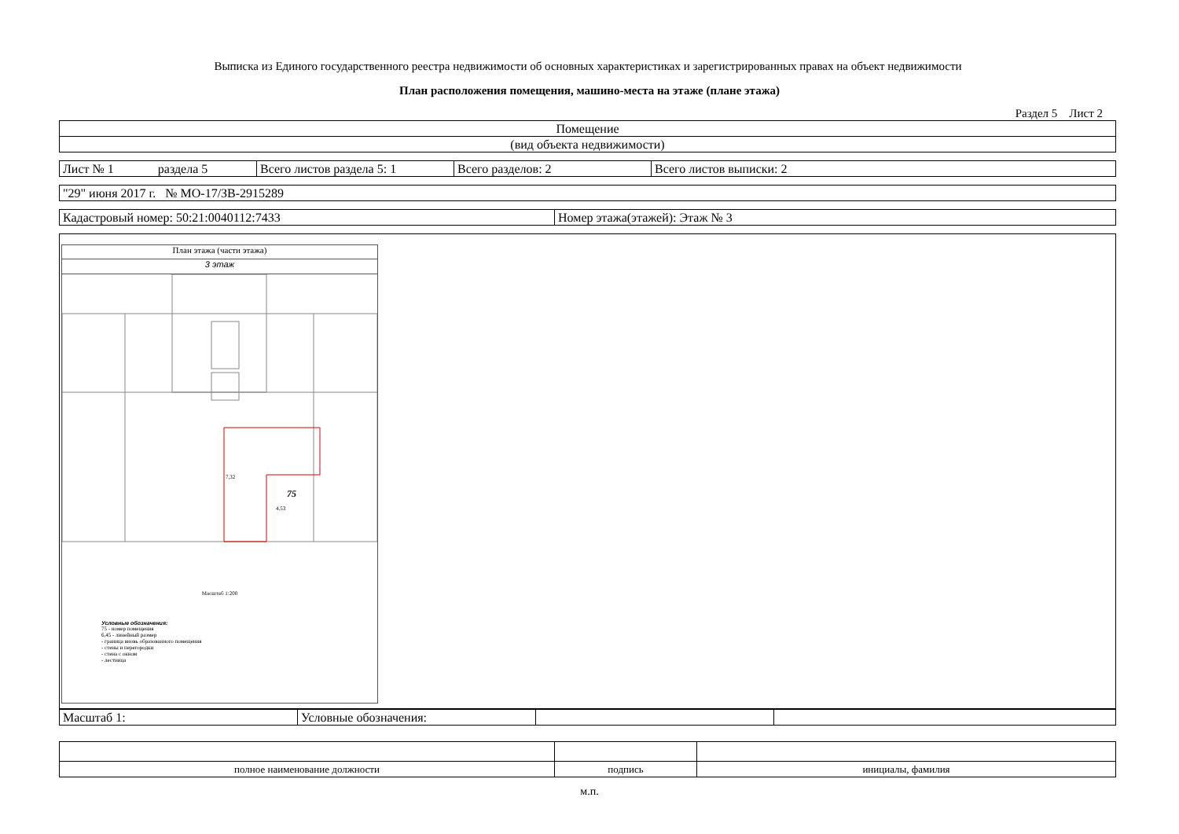Выписка из Единого государственного реестра недвижимости об основных характеристиках и зарегистрированных правах на объект недвижимости
План расположения помещения, машино-места на этаже (плане этажа)
Раздел 5 Лист 2
| Помещение |
| (вид объекта недвижимости) |
| Лист № 1 раздела 5 | Всего листов раздела 5: 1 | Всего разделов: 2 | Всего листов выписки: 2 |
| "29" июня 2017 г. № МО-17/ЗВ-2915289 |
| Кадастровый номер: 50:21:0040112:7433 | Номер этажа(этажей): Этаж № 3 |
План этажа (части этажа)
3 этаж
75
7,32
4,53
Масштаб 1:200
Условные обозначения:
75 - номер помещения
6,45 - линейный размер
- граница вновь образованного помещения
- стены и перегородки
- стена с окном
- лестница
| Масштаб 1: | Условные обозначения: | | |
| полное наименование должности | подпись | инициалы, фамилия |
м.п.